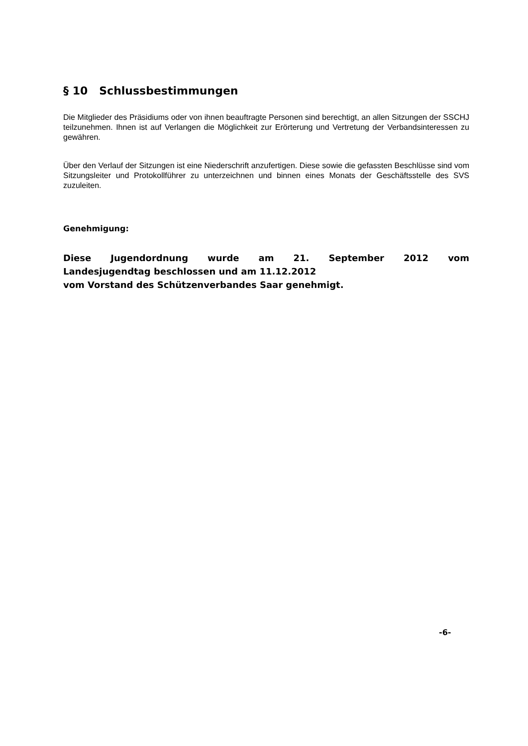§ 10 Schlussbestimmungen
Die Mitglieder des Präsidiums oder von ihnen beauftragte Personen sind berechtigt, an allen Sitzungen der SSCHJ teilzunehmen. Ihnen ist auf Verlangen die Möglichkeit zur Erörterung und Vertretung der Verbandsinteressen zu gewähren.
Über den Verlauf der Sitzungen ist eine Niederschrift anzufertigen. Diese sowie die gefassten Beschlüsse sind vom Sitzungsleiter und Protokollführer zu unterzeichnen und binnen eines Monats der Geschäftsstelle des SVS zuzuleiten.
Genehmigung:
Diese Jugendordnung wurde am 21. September 2012 vom
Landesjugendtag beschlossen und am 11.12.2012
vom Vorstand des Schützenverbandes Saar genehmigt.
-6-